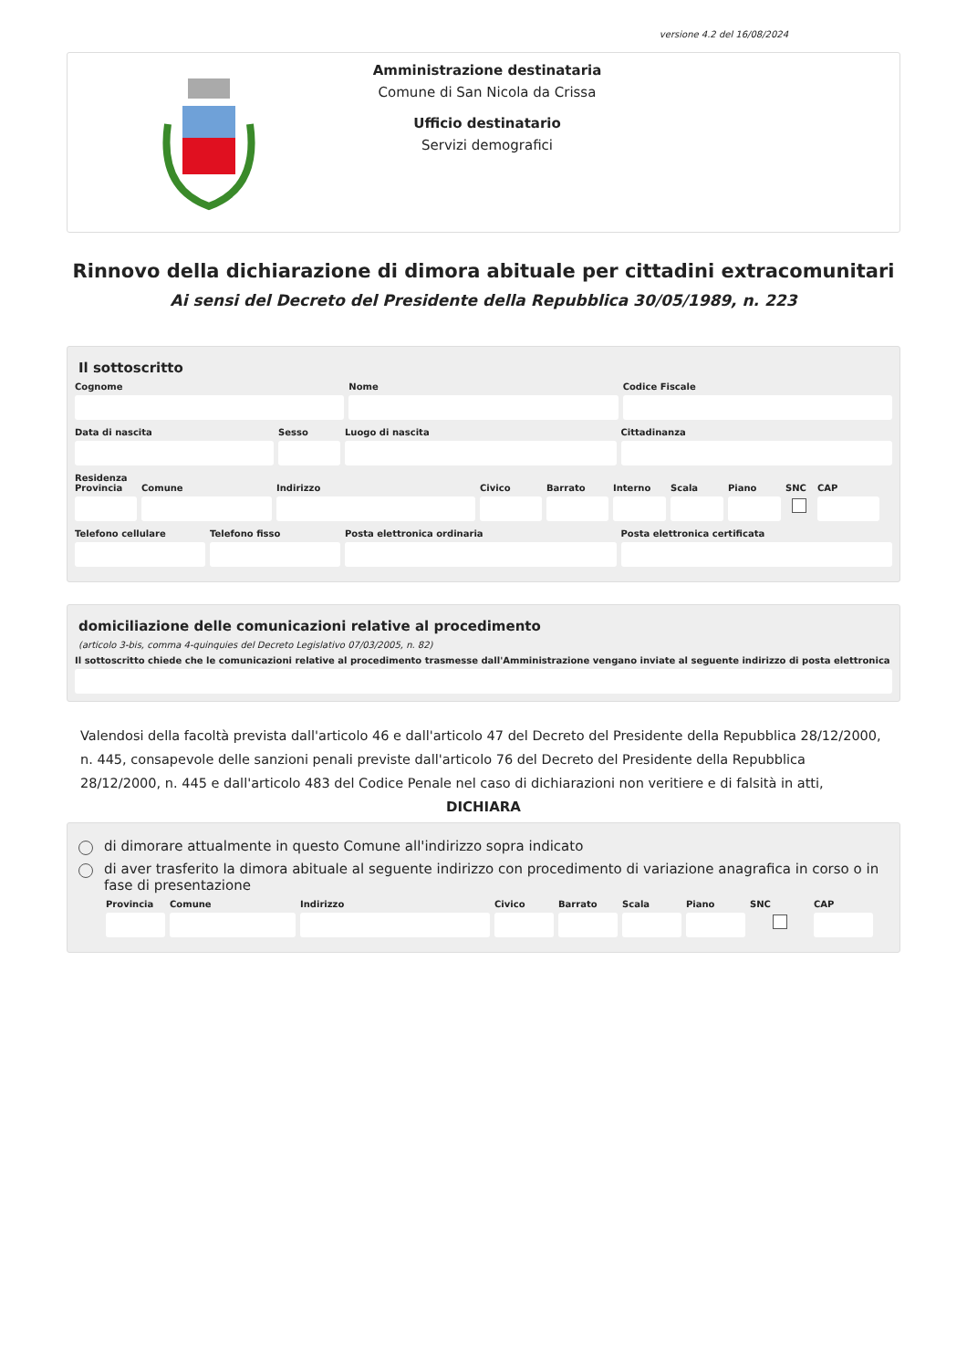versione 4.2 del 16/08/2024
Amministrazione destinataria
Comune di San Nicola da Crissa
Ufficio destinatario
Servizi demografici
Rinnovo della dichiarazione di dimora abituale per cittadini extracomunitari
Ai sensi del Decreto del Presidente della Repubblica 30/05/1989, n. 223
Il sottoscritto
Cognome Nome Codice Fiscale
Data di nascita Sesso Luogo di nascita Cittadinanza
Residenza
Provincia Comune Indirizzo Civico Barrato Interno Scala Piano SNC CAP
Telefono cellulare Telefono fisso Posta elettronica ordinaria Posta elettronica certificata
domiciliazione delle comunicazioni relative al procedimento
(articolo 3-bis, comma 4-quinquies del Decreto Legislativo 07/03/2005, n. 82)
Il sottoscritto chiede che le comunicazioni relative al procedimento trasmesse dall'Amministrazione vengano inviate al seguente indirizzo di posta elettronica
Valendosi della facoltà prevista dall'articolo 46 e dall'articolo 47 del Decreto del Presidente della Repubblica 28/12/2000, n. 445, consapevole delle sanzioni penali previste dall'articolo 76 del Decreto del Presidente della Repubblica 28/12/2000, n. 445 e dall'articolo 483 del Codice Penale nel caso di dichiarazioni non veritiere e di falsità in atti,
DICHIARA
di dimorare attualmente in questo Comune all'indirizzo sopra indicato
di aver trasferito la dimora abituale al seguente indirizzo con procedimento di variazione anagrafica in corso o in fase di presentazione
Provincia Comune Indirizzo Civico Barrato Scala Piano SNC CAP